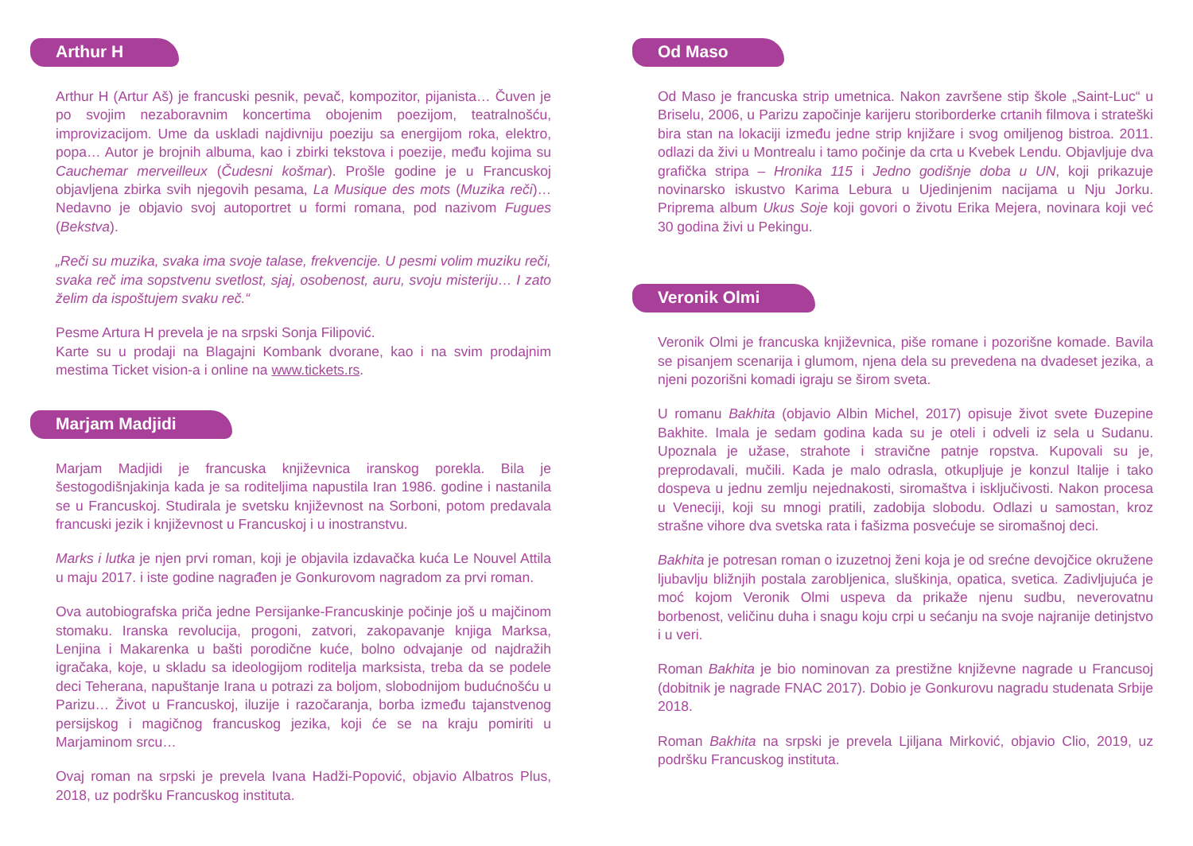Arthur H
Arthur H (Artur Aš) je francuski pesnik, pevač, kompozitor, pijanista… Čuven je po svojim nezaboravnim koncertima obojenim poezijom, teatralnošću, improvizacijom. Ume da uskladi najdivniju poeziju sa energijom roka, elektro, popa… Autor je brojnih albuma, kao i zbirki tekstova i poezije, među kojima su Cauchemar merveilleux (Čudesni košmar). Prošle godine je u Francuskoj objavljena zbirka svih njegovih pesama, La Musique des mots (Muzika reči)… Nedavno je objavio svoj autoportret u formi romana, pod nazivom Fugues (Bekstva).
„Reči su muzika, svaka ima svoje talase, frekvencije. U pesmi volim muziku reči, svaka reč ima sopstvenu svetlost, sjaj, osobenost, auru, svoju misteriju… I zato želim da ispoštujem svaku reč.“
Pesme Artura H prevela je na srpski Sonja Filipović.
Karte su u prodaji na Blagajni Kombank dvorane, kao i na svim prodajnim mestima Ticket vision-a i online na www.tickets.rs.
Marjam Madjidi
Marjam Madjidi je francuska književnica iranskog porekla. Bila je šestogodišnjakinja kada je sa roditeljima napustila Iran 1986. godine i nastanila se u Francuskoj. Studirala je svetsku književnost na Sorboni, potom predavala francuski jezik i književnost u Francuskoj i u inostranstvu.
Marks i lutka je njen prvi roman, koji je objavila izdavačka kuća Le Nouvel Attila u maju 2017. i iste godine nagrađen je Gonkurovom nagradom za prvi roman.
Ova autobiografska priča jedne Persijanke-Francuskinje počinje još u majčinom stomaku. Iranska revolucija, progoni, zatvori, zakopavanje knjiga Marksa, Lenjina i Makarenka u bašti porodične kuće, bolno odvajanje od najdražih igračaka, koje, u skladu sa ideologijom roditelja marksista, treba da se podele deci Teherana, napuštanje Irana u potrazi za boljom, slobodnijom budućnošću u Parizu… Život u Francuskoj, iluzije i razočaranja, borba između tajanstvenog persijskog i magičnog francuskog jezika, koji će se na kraju pomiriti u Marjaminom srcu…
Ovaj roman na srpski je prevela Ivana Hadži-Popović, objavio Albatros Plus, 2018, uz podršku Francuskog instituta.
Od Maso
Od Maso je francuska strip umetnica. Nakon završene stip škole „Saint-Luc“ u Briselu, 2006, u Parizu započinje karijeru storiborderke crtanih filmova i strateški bira stan na lokaciji između jedne strip knjižare i svog omiljenog bistroa. 2011. odlazi da živi u Montrealu i tamo počinje da crta u Kvebek Lendu. Objavljuje dva grafička stripa – Hronika 115 i Jedno godišnje doba u UN, koji prikazuje novinarsko iskustvo Karima Lebura u Ujedinjenim nacijama u Nju Jorku. Priprema album Ukus Soje koji govori o životu Erika Mejera, novinara koji već 30 godina živi u Pekingu.
Veronik Olmi
Veronik Olmi je francuska književnica, piše romane i pozorišne komade. Bavila se pisanjem scenarija i glumom, njena dela su prevedena na dvadeset jezika, a njeni pozorišni komadi igraju se širom sveta.
U romanu Bakhita (objavio Albin Michel, 2017) opisuje život svete Đuzepine Bakhite. Imala je sedam godina kada su je oteli i odveli iz sela u Sudanu. Upoznala je užase, strahote i stravične patnje ropstva. Kupovali su je, preprodavali, mučili. Kada je malo odrasla, otkupljuje je konzul Italije i tako dospeva u jednu zemlju nejednakosti, siromaštva i isključivosti. Nakon procesa u Veneciji, koji su mnogi pratili, zadobija slobodu. Odlazi u samostan, kroz strašne vihore dva svetska rata i fašizma posvećuje se siromašnoj deci.
Bakhita je potresan roman o izuzetnoj ženi koja je od srećne devojčice okružene ljubavlju bližnjih postala zarobljenica, sluškinja, opatica, svetica. Zadivljujuća je moć kojom Veronik Olmi uspeva da prikaže njenu sudbu, neverovatnu borbenost, veličinu duha i snagu koju crpi u sećanju na svoje najranije detinjstvo i u veri.
Roman Bakhita je bio nominovan za prestižne književne nagrade u Francusoj (dobitnik je nagrade FNAC 2017). Dobio je Gonkurovu nagradu studenata Srbije 2018.
Roman Bakhita na srpski je prevela Ljiljana Mirković, objavio Clio, 2019, uz podršku Francuskog instituta.